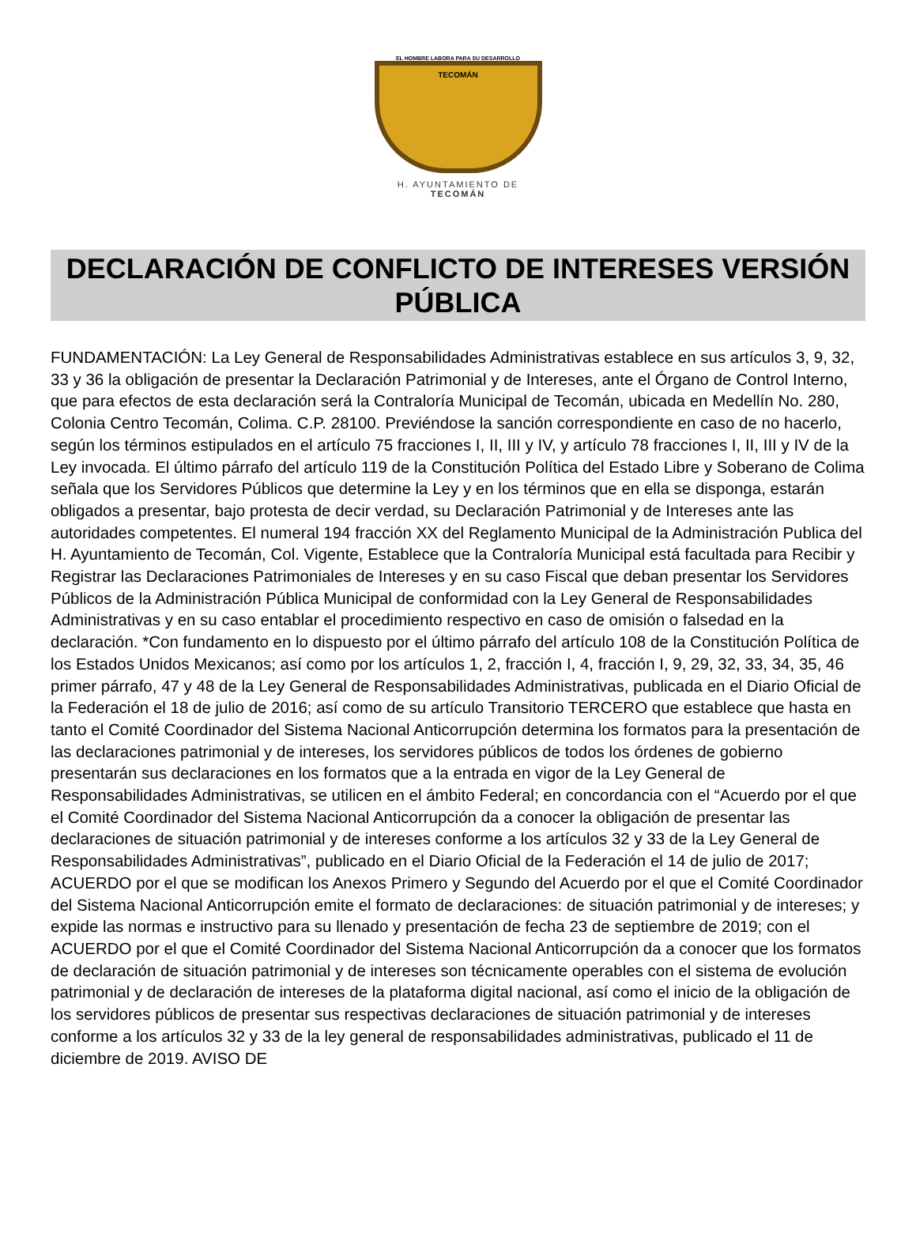EL HOMBRE LABORA PARA SU DESARROLLO
TECOMÁN
H. AYUNTAMIENTO DE
TECOMÁN
DECLARACIÓN DE CONFLICTO DE INTERESES VERSIÓN PÚBLICA
FUNDAMENTACIÓN: La Ley General de Responsabilidades Administrativas establece en sus artículos 3, 9, 32, 33 y 36 la obligación de presentar la Declaración Patrimonial y de Intereses, ante el Órgano de Control Interno, que para efectos de esta declaración será la Contraloría Municipal de Tecomán, ubicada en Medellín No. 280, Colonia Centro Tecomán, Colima. C.P. 28100. Previéndose la sanción correspondiente en caso de no hacerlo, según los términos estipulados en el artículo 75 fracciones I, II, III y IV, y artículo 78 fracciones I, II, III y IV de la Ley invocada. El último párrafo del artículo 119 de la Constitución Política del Estado Libre y Soberano de Colima señala que los Servidores Públicos que determine la Ley y en los términos que en ella se disponga, estarán obligados a presentar, bajo protesta de decir verdad, su Declaración Patrimonial y de Intereses ante las autoridades competentes. El numeral 194 fracción XX del Reglamento Municipal de la Administración Publica del H. Ayuntamiento de Tecomán, Col. Vigente, Establece que la Contraloría Municipal está facultada para Recibir y Registrar las Declaraciones Patrimoniales de Intereses y en su caso Fiscal que deban presentar los Servidores Públicos de la Administración Pública Municipal de conformidad con la Ley General de Responsabilidades Administrativas y en su caso entablar el procedimiento respectivo en caso de omisión o falsedad en la declaración. *Con fundamento en lo dispuesto por el último párrafo del artículo 108 de la Constitución Política de los Estados Unidos Mexicanos; así como por los artículos 1, 2, fracción I, 4, fracción I, 9, 29, 32, 33, 34, 35, 46 primer párrafo, 47 y 48 de la Ley General de Responsabilidades Administrativas, publicada en el Diario Oficial de la Federación el 18 de julio de 2016; así como de su artículo Transitorio TERCERO que establece que hasta en tanto el Comité Coordinador del Sistema Nacional Anticorrupción determina los formatos para la presentación de las declaraciones patrimonial y de intereses, los servidores públicos de todos los órdenes de gobierno presentarán sus declaraciones en los formatos que a la entrada en vigor de la Ley General de Responsabilidades Administrativas, se utilicen en el ámbito Federal; en concordancia con el “Acuerdo por el que el Comité Coordinador del Sistema Nacional Anticorrupción da a conocer la obligación de presentar las declaraciones de situación patrimonial y de intereses conforme a los artículos 32 y 33 de la Ley General de Responsabilidades Administrativas”, publicado en el Diario Oficial de la Federación el 14 de julio de 2017; ACUERDO por el que se modifican los Anexos Primero y Segundo del Acuerdo por el que el Comité Coordinador del Sistema Nacional Anticorrupción emite el formato de declaraciones: de situación patrimonial y de intereses; y expide las normas e instructivo para su llenado y presentación de fecha 23 de septiembre de 2019; con el ACUERDO por el que el Comité Coordinador del Sistema Nacional Anticorrupción da a conocer que los formatos de declaración de situación patrimonial y de intereses son técnicamente operables con el sistema de evolución patrimonial y de declaración de intereses de la plataforma digital nacional, así como el inicio de la obligación de los servidores públicos de presentar sus respectivas declaraciones de situación patrimonial y de intereses conforme a los artículos 32 y 33 de la ley general de responsabilidades administrativas, publicado el 11 de diciembre de 2019. AVISO DE